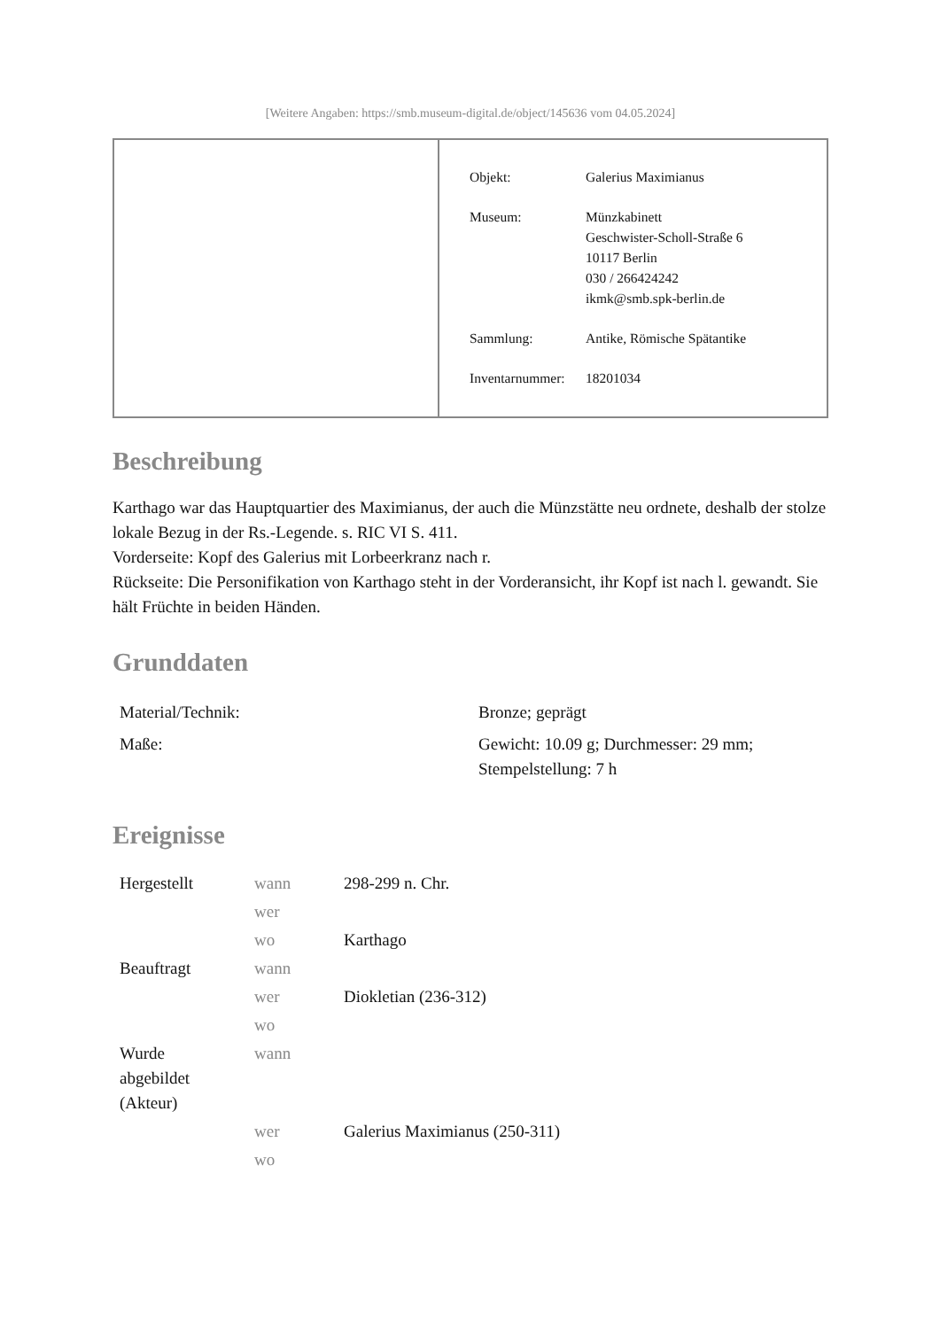[Weitere Angaben: https://smb.museum-digital.de/object/145636 vom 04.05.2024]
| Objekt: | Galerius Maximianus |
| Museum: | Münzkabinett Geschwister-Scholl-Straße 6 10117 Berlin 030 / 266424242 ikmk@smb.spk-berlin.de |
| Sammlung: | Antike, Römische Spätantike |
| Inventarnummer: | 18201034 |
Beschreibung
Karthago war das Hauptquartier des Maximianus, der auch die Münzstätte neu ordnete, deshalb der stolze lokale Bezug in der Rs.-Legende. s. RIC VI S. 411.
Vorderseite: Kopf des Galerius mit Lorbeerkranz nach r.
Rückseite: Die Personifikation von Karthago steht in der Vorderansicht, ihr Kopf ist nach l. gewandt. Sie hält Früchte in beiden Händen.
Grunddaten
| Material/Technik: | Bronze; geprägt |
| Maße: | Gewicht: 10.09 g; Durchmesser: 29 mm; Stempelstellung: 7 h |
Ereignisse
| Hergestellt | wann | 298-299 n. Chr. |
| | wer | |
| | wo | Karthago |
| Beauftragt | wann | |
| | wer | Diokletian (236-312) |
| | wo | |
| Wurde abgebildet (Akteur) | wann | |
| | wer | Galerius Maximianus (250-311) |
| | wo | |